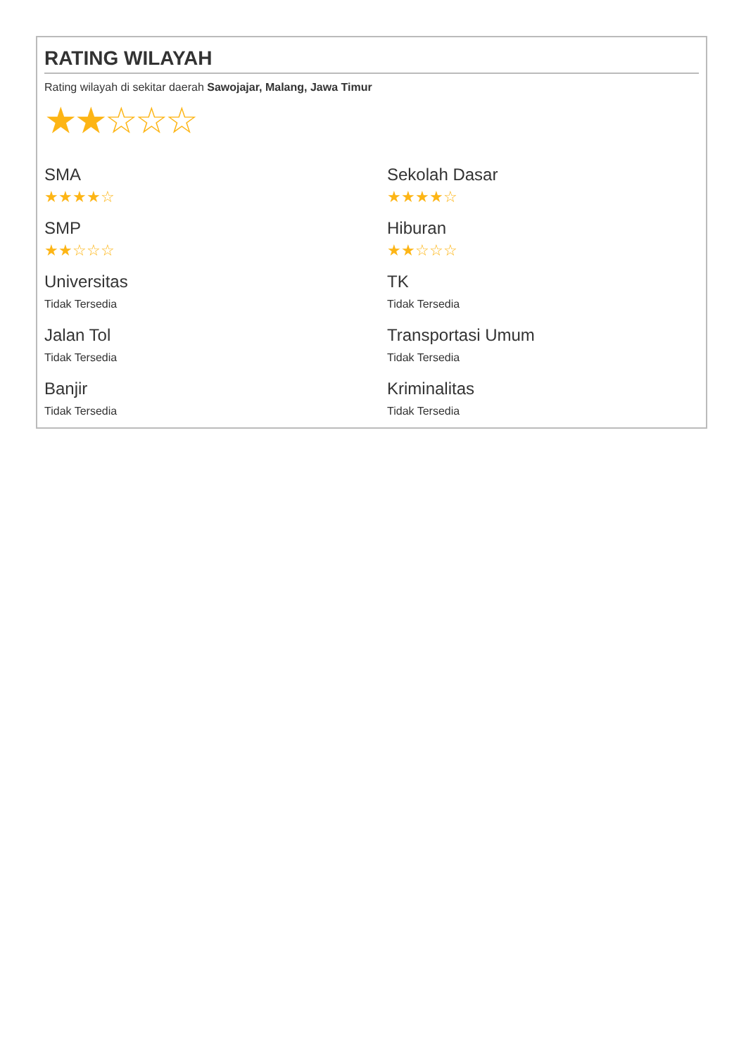RATING WILAYAH
Rating wilayah di sekitar daerah Sawojajar, Malang, Jawa Timur
★★☆☆☆
SMA
★★★★☆
Sekolah Dasar
★★★★☆
SMP
★★☆☆☆
Hiburan
★★☆☆☆
Universitas
Tidak Tersedia
TK
Tidak Tersedia
Jalan Tol
Tidak Tersedia
Transportasi Umum
Tidak Tersedia
Banjir
Tidak Tersedia
Kriminalitas
Tidak Tersedia